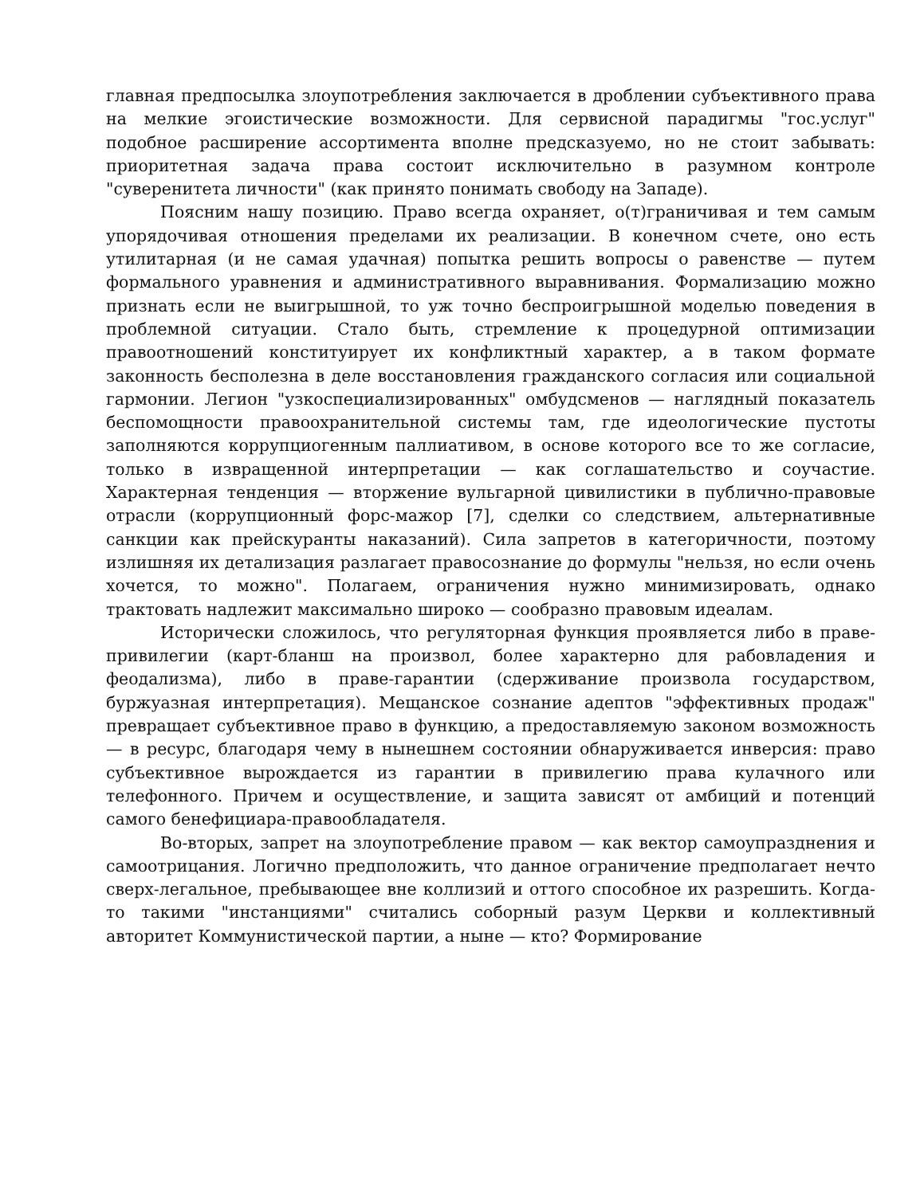главная предпосылка злоупотребления заключается в дроблении субъективного права на мелкие эгоистические возможности. Для сервисной парадигмы "гос.услуг" подобное расширение ассортимента вполне предсказуемо, но не стоит забывать: приоритетная задача права состоит исключительно в разумном контроле "суверенитета личности" (как принято понимать свободу на Западе).
Поясним нашу позицию. Право всегда охраняет, о(т)граничивая и тем самым упорядочивая отношения пределами их реализации. В конечном счете, оно есть утилитарная (и не самая удачная) попытка решить вопросы о равенстве — путем формального уравнения и административного выравнивания. Формализацию можно признать если не выигрышной, то уж точно беспроигрышной моделью поведения в проблемной ситуации. Стало быть, стремление к процедурной оптимизации правоотношений конституирует их конфликтный характер, а в таком формате законность бесполезна в деле восстановления гражданского согласия или социальной гармонии. Легион "узкоспециализированных" омбудсменов — наглядный показатель беспомощности правоохранительной системы там, где идеологические пустоты заполняются коррупциогенным паллиативом, в основе которого все то же согласие, только в извращенной интерпретации — как соглашательство и соучастие. Характерная тенденция — вторжение вульгарной цивилистики в публично-правовые отрасли (коррупционный форс-мажор [7], сделки со следствием, альтернативные санкции как прейскуранты наказаний). Сила запретов в категоричности, поэтому излишняя их детализация разлагает правосознание до формулы "нельзя, но если очень хочется, то можно". Полагаем, ограничения нужно минимизировать, однако трактовать надлежит максимально широко — сообразно правовым идеалам.
Исторически сложилось, что регуляторная функция проявляется либо в праве-привилегии (карт-бланш на произвол, более характерно для рабовладения и феодализма), либо в праве-гарантии (сдерживание произвола государством, буржуазная интерпретация). Мещанское сознание адептов "эффективных продаж" превращает субъективное право в функцию, а предоставляемую законом возможность — в ресурс, благодаря чему в нынешнем состоянии обнаруживается инверсия: право субъективное вырождается из гарантии в привилегию права кулачного или телефонного. Причем и осуществление, и защита зависят от амбиций и потенций самого бенефициара-правообладателя.
Во-вторых, запрет на злоупотребление правом — как вектор самоупразднения и самоотрицания. Логично предположить, что данное ограничение предполагает нечто сверх-легальное, пребывающее вне коллизий и оттого способное их разрешить. Когда-то такими "инстанциями" считались соборный разум Церкви и коллективный авторитет Коммунистической партии, а ныне — кто? Формирование